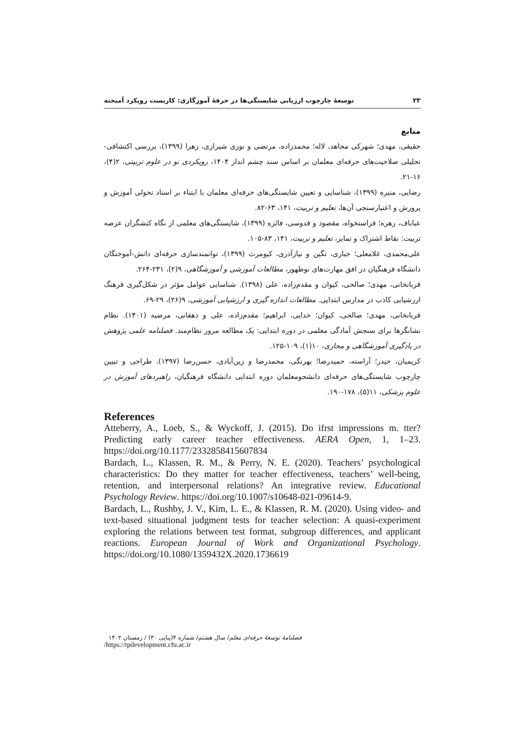توسعهٔ چارچوب ارزیابی شایستگی‌ها در حرفهٔ آموزگاری: کاربست رویکرد آمیخته ۲۳
منابع
حقیقی، مهدی؛ شهرکی مجاهد، لاله؛ محمدزاده، مرتضی و نوری شیرازی، زهرا (۱۳۹۹)، بررسی اکتشافی-تحلیلی صلاحیت‌های حرفه‌ای معلمان بر اساس سند چشم انداز ۱۴۰۴، رویکردی نو در علوم تربیتی، ۲(۴)، ۱۶-۲۱.
رضایی، منیره (۱۳۹۹)، شناسایی و تعیین شایستگی‌های حرفه‌ای معلمان با ابتناء بر اسناد تحولی آموزش و پرورش و اعتبارسنجی آن‌ها، تعلیم و تربیت، ۱۴۱، ۶۳-۸۲.
عباباف، زهره؛ فراستخواه، مقصود و قدوسی، فائزه (۱۳۹۹)، شایستگی‌های معلمی از نگاه کنشگران عرصه تربیت: نقاط اشتراک و تمایز، تعلیم و تربیت، ۱۴۱، ۸۳-۱۰۵.
علی‌محمدی، غلامعلی؛ جباری، نگین و نیازآذری، کیومرث (۱۳۹۹)، توانمندسازی حرفه‌ای دانش-آموختگان دانشگاه فرهنگیان در افق مهارت‌های نوظهور، مطالعات آموزشی و آموزشگاهی، ۹(۲)، ۲۳۱-۲۶۴.
قربانخانی، مهدی؛ صالحی، کیوان و مقدم‌زاده، علی (۱۳۹۸). شناسایی عوامل مؤثر در شکل‌گیری فرهنگ ارزشیابی کاذب در مدارس ابتدایی. مطالعات اندازه گیری و ارزشیابی آموزشی، ۹(۲۶)، ۲۹-۶۹.
قربانخانی، مهدی؛ صالحی، کیوان؛ خدایی، ابراهیم؛ مقدم‌زاده، علی و دهقانی، مرضیه (۱۴۰۱). نظام نشانگرها برای سنجش آمادگی معلمی در دوره ابتدایی: یک مطالعه مرور نظام‌مند. فصلنامه علمی پژوهش در یادگیری آموزشگاهی و مجازی، ۱۰(۱)، ۱۰۹-۱۲۵.
کریمیان، حیدر؛ آراسته، حمیدرضا؛ بهرنگی، محمدرضا و زین‌آبادی، حسن‌رضا (۱۳۹۷). طراحی و تبیین چارچوب شایستگی‌های حرفه‌ای دانشجومعلمان دوره ابتدایی دانشگاه فرهنگیان، راهبردهای آموزش در علوم پزشکی، ۱۱(۵)، ۱۷۸-۱۹۰.
References
Atteberry, A., Loeb, S., & Wyckoff, J. (2015). Do ifrst impressions m. tter? Predicting early career teacher effectiveness. AERA Open, 1, 1–23. https://doi.org/10.1177/2332858415607834
Bardach, L., Klassen, R. M., & Perry, N. E. (2020). Teachers’ psychological characteristics: Do they matter for teacher effectiveness, teachers’ well-being, retention, and interpersonal relations? An integrative review. Educational Psychology Review. https://doi.org/10.1007/s10648-021-09614-9.
Bardach, L., Rushby, J. V., Kim, L. E., & Klassen, R. M. (2020). Using video- and text-based situational judgment tests for teacher selection: A quasi-experiment exploring the relations between test format, subgroup differences, and applicant reactions. European Journal of Work and Organizational Psychology. https://doi.org/10.1080/1359432X.2020.1736619
فصلنامهٔ توسعهٔ حرفه‌ای معلم/ سال هشتم/ شماره ۴(پیاپی ۳۰) / زمستان ۱۴۰۲
/https://tpdevelopment.cfu.ac.ir